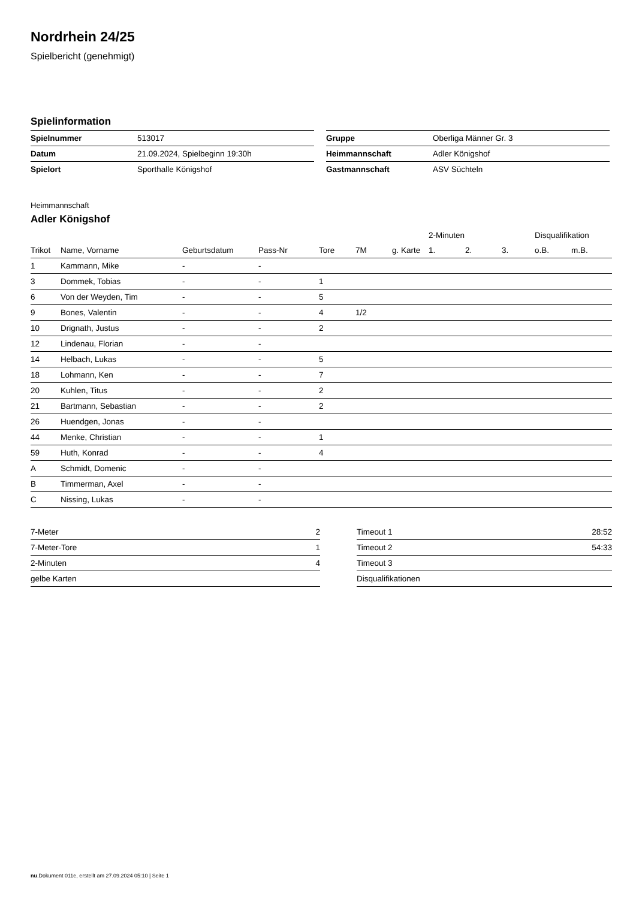Nordrhein 24/25
Spielbericht (genehmigt)
Spielinformation
| Spielnummer | 513017 |
| Datum | 21.09.2024, Spielbeginn 19:30h |
| Spielort | Sporthalle Königshof |
| Gruppe | Oberliga Männer Gr. 3 |
| Heimmannschaft | Adler Königshof |
| Gastmannschaft | ASV Süchteln |
Heimmannschaft
Adler Königshof
| | | | | | | | 2-Minuten | | | Disqualifikation | |
| --- | --- | --- | --- | --- | --- | --- | --- | --- | --- | --- | --- |
| Trikot | Name, Vorname | Geburtsdatum | Pass-Nr | Tore | 7M | g. Karte | 1. | 2. | 3. | o.B. | m.B. |
| 1 | Kammann, Mike | - | - | | | | | | | | |
| 3 | Dommek, Tobias | - | - | 1 | | | | | | | |
| 6 | Von der Weyden, Tim | - | - | 5 | | | | | | | |
| 9 | Bones, Valentin | - | - | 4 | 1/2 | | | | | | |
| 10 | Drignath, Justus | - | - | 2 | | | | | | | |
| 12 | Lindenau, Florian | - | - | | | | | | | | |
| 14 | Helbach, Lukas | - | - | 5 | | | | | | | |
| 18 | Lohmann, Ken | - | - | 7 | | | | | | | |
| 20 | Kuhlen, Titus | - | - | 2 | | | | | | | |
| 21 | Bartmann, Sebastian | - | - | 2 | | | | | | | |
| 26 | Huendgen, Jonas | - | - | | | | | | | | |
| 44 | Menke, Christian | - | - | 1 | | | | | | | |
| 59 | Huth, Konrad | - | - | 4 | | | | | | | |
| A | Schmidt, Domenic | - | - | | | | | | | | |
| B | Timmerman, Axel | - | - | | | | | | | | |
| C | Nissing, Lukas | - | - | | | | | | | | |
| 7-Meter | 2 |
| 7-Meter-Tore | 1 |
| 2-Minuten | 4 |
| gelbe Karten | |
| Timeout 1 | 28:52 |
| Timeout 2 | 54:33 |
| Timeout 3 | |
| Disqualifikationen | |
nu.Dokument 011e, erstellt am 27.09.2024 05:10 | Seite 1